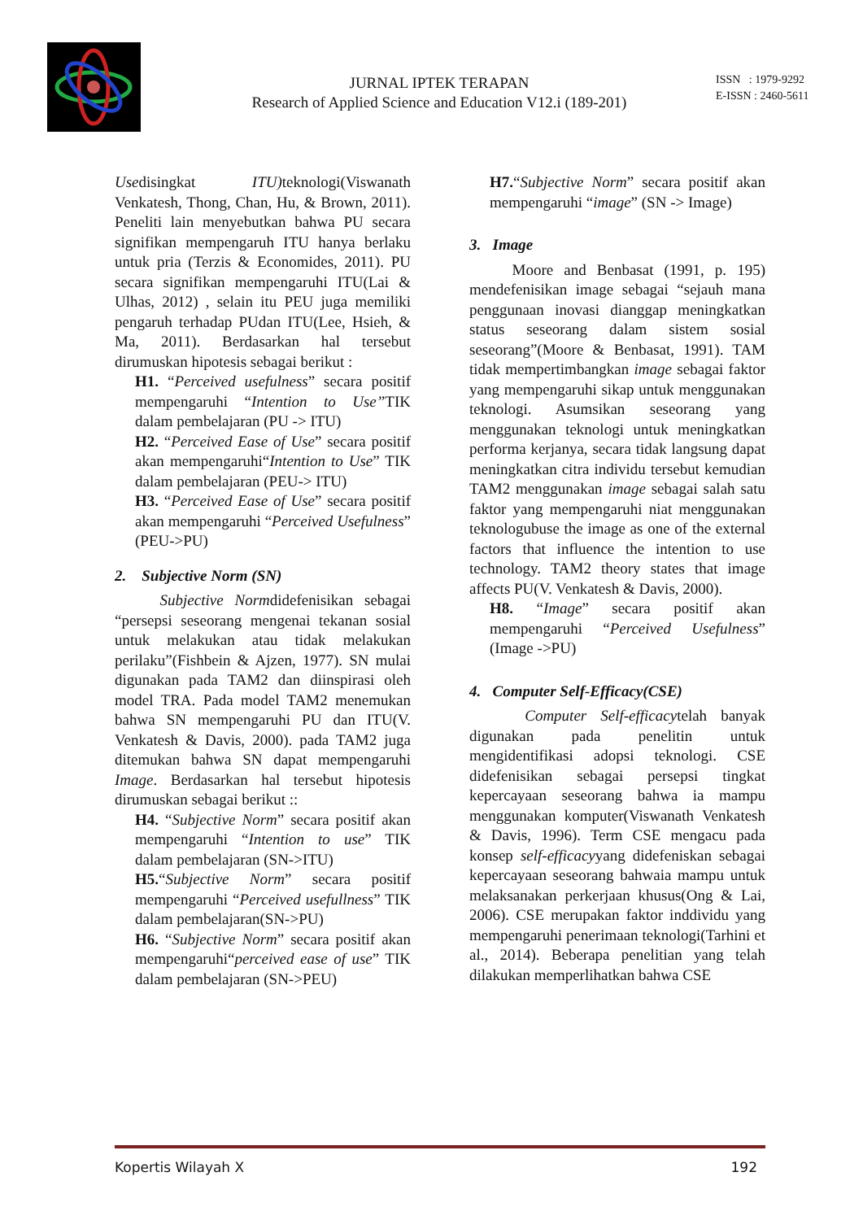JURNAL IPTEK TERAPAN
Research of Applied Science and Education V12.i (189-201)
ISSN : 1979-9292
E-ISSN : 2460-5611
Usedisingkat ITU) teknologi(Viswanath Venkatesh, Thong, Chan, Hu, & Brown, 2011). Peneliti lain menyebutkan bahwa PU secara signifikan mempengaruh ITU hanya berlaku untuk pria (Terzis & Economides, 2011). PU secara signifikan mempengaruhi ITU(Lai & Ulhas, 2012) , selain itu PEU juga memiliki pengaruh terhadap PUdan ITU(Lee, Hsieh, & Ma, 2011). Berdasarkan hal tersebut dirumuskan hipotesis sebagai berikut :
H1. “Perceived usefulness” secara positif mempengaruhi “Intention to Use”TIK dalam pembelajaran (PU -> ITU)
H2. “Perceived Ease of Use” secara positif akan mempengaruhi“Intention to Use” TIK dalam pembelajaran (PEU-> ITU)
H3. “Perceived Ease of Use” secara positif akan mempengaruhi “Perceived Usefulness” (PEU->PU)
2. Subjective Norm (SN)
Subjective Normdidefenisikan sebagai “persepsi seseorang mengenai tekanan sosial untuk melakukan atau tidak melakukan perilaku”(Fishbein & Ajzen, 1977). SN mulai digunakan pada TAM2 dan diinspirasi oleh model TRA. Pada model TAM2 menemukan bahwa SN mempengaruhi PU dan ITU(V. Venkatesh & Davis, 2000). pada TAM2 juga ditemukan bahwa SN dapat mempengaruhi Image. Berdasarkan hal tersebut hipotesis dirumuskan sebagai berikut ::
H4. “Subjective Norm” secara positif akan mempengaruhi “Intention to use” TIK dalam pembelajaran (SN->ITU)
H5.“Subjective Norm” secara positif mempengaruhi “Perceived usefullness” TIK dalam pembelajaran(SN->PU)
H6. “Subjective Norm” secara positif akan mempengaruhi“perceived ease of use” TIK dalam pembelajaran (SN->PEU)
H7.“Subjective Norm” secara positif akan mempengaruhi “image” (SN -> Image)
3. Image
Moore and Benbasat (1991, p. 195) mendefenisikan image sebagai “sejauh mana penggunaan inovasi dianggap meningkatkan status seseorang dalam sistem sosial seseorang”(Moore & Benbasat, 1991). TAM tidak mempertimbangkan image sebagai faktor yang mempengaruhi sikap untuk menggunakan teknologi. Asumsikan seseorang yang menggunakan teknologi untuk meningkatkan performa kerjanya, secara tidak langsung dapat meningkatkan citra individu tersebut kemudian TAM2 menggunakan image sebagai salah satu faktor yang mempengaruhi niat menggunakan teknologubuse the image as one of the external factors that influence the intention to use technology. TAM2 theory states that image affects PU(V. Venkatesh & Davis, 2000).
H8. “Image” secara positif akan mempengaruhi “Perceived Usefulness” (Image ->PU)
4. Computer Self-Efficacy(CSE)
Computer Self-efficacytelah banyak digunakan pada penelitin untuk mengidentifikasi adopsi teknologi. CSE didefenisikan sebagai persepsi tingkat kepercayaan seseorang bahwa ia mampu menggunakan komputer(Viswanath Venkatesh & Davis, 1996). Term CSE mengacu pada konsep self-efficacyyang didefeniskan sebagai kepercayaan seseorang bahwaia mampu untuk melaksanakan perkerjaan khusus(Ong & Lai, 2006). CSE merupakan faktor inddividu yang mempengaruhi penerimaan teknologi(Tarhini et al., 2014). Beberapa penelitian yang telah dilakukan memperlihatkan bahwa CSE
Kopertis Wilayah X 192